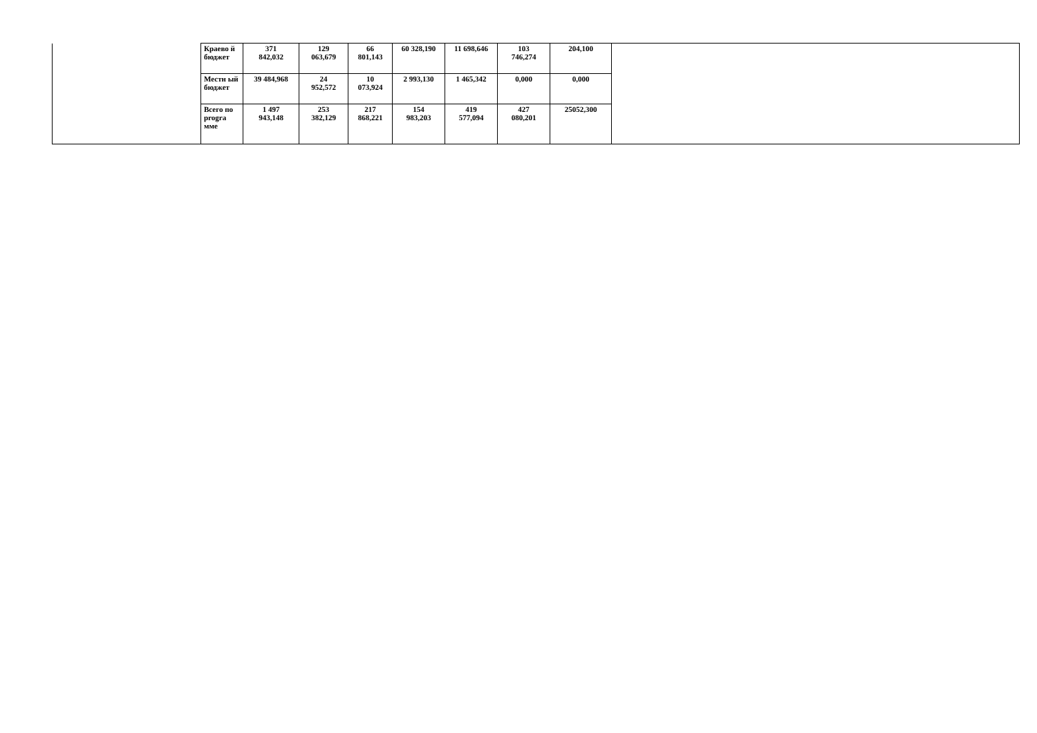| | Краево й бюджет | 371 842,032 | 129 063,679 | 66 801,143 | 60 328,190 | 11 698,646 | 103 746,274 | 204,100 | |
| | Местн ый бюджет | 39 484,968 | 24 952,572 | 10 073,924 | 2 993,130 | 1 465,342 | 0,000 | 0,000 | |
| | Всего по progra мме | 1 497 943,148 | 253 382,129 | 217 868,221 | 154 983,203 | 419 577,094 | 427 080,201 | 25052,300 | |